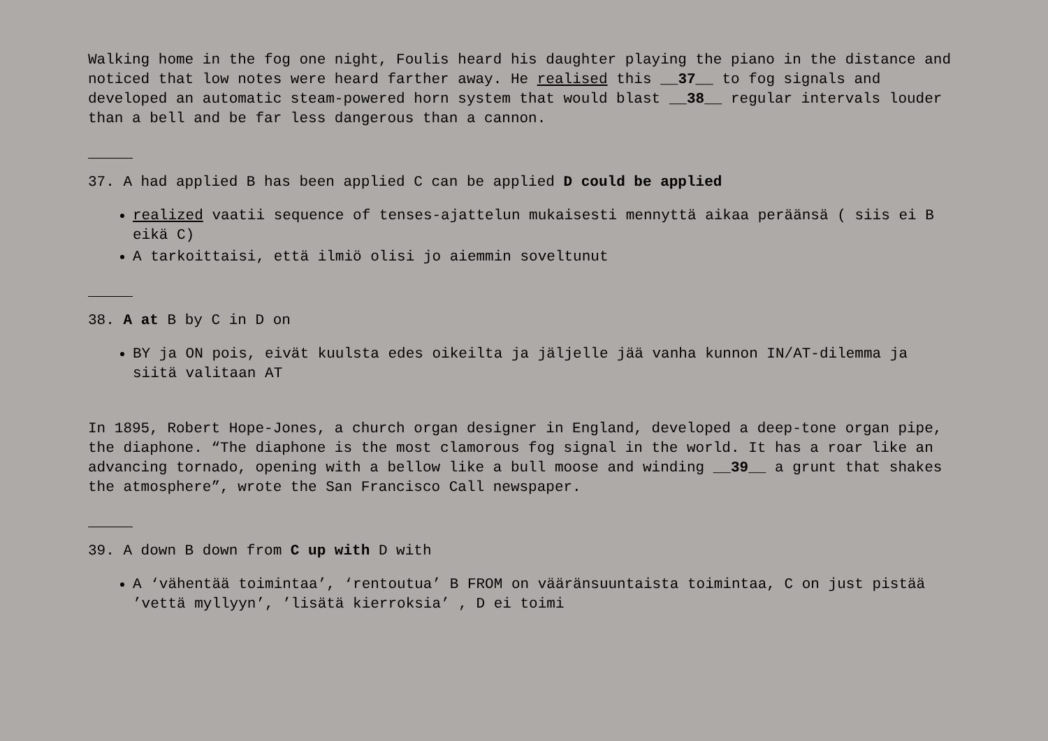Walking home in the fog one night, Foulis heard his daughter playing the piano in the distance and noticed that low notes were heard farther away. He realised this __37__ to fog signals and developed an automatic steam-powered horn system that would blast __38__ regular intervals louder than a bell and be far less dangerous than a cannon.
37. A had applied B has been applied C can be applied D could be applied
realized vaatii sequence of tenses-ajattelun mukaisesti mennyttä aikaa peräänsä ( siis ei B eikä C)
A tarkoittaisi, että ilmiö olisi jo aiemmin soveltunut
38. A at B by C in D on
BY ja ON pois, eivät kuulsta edes oikeilta ja jäljelle jää vanha kunnon IN/AT-dilemma ja siitä valitaan AT
In 1895, Robert Hope-Jones, a church organ designer in England, developed a deep-tone organ pipe, the diaphone. “The diaphone is the most clamorous fog signal in the world. It has a roar like an advancing tornado, opening with a bellow like a bull moose and winding __39__ a grunt that shakes the atmosphere”, wrote the San Francisco Call newspaper.
39. A down B down from C up with D with
A ‘vähentää toimintaa’, ‘rentoutua’ B FROM on vääränsuuntaista toimintaa, C on just pistää ’vettä myllyyn’, ’lisätä kierroksia’ , D ei toimi